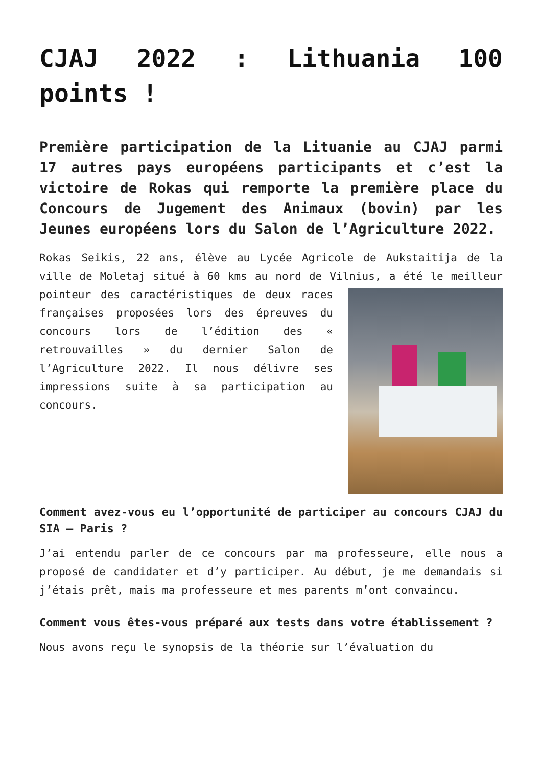CJAJ 2022 : Lithuania 100 points !
Première participation de la Lituanie au CJAJ parmi 17 autres pays européens participants et c’est la victoire de Rokas qui remporte la première place du Concours de Jugement des Animaux (bovin) par les Jeunes européens lors du Salon de l’Agriculture 2022.
Rokas Seikis, 22 ans, élève au Lycée Agricole de Aukstaitija de la ville de Moletaj situé à 60 kms au nord de Vilnius, a été le meilleur pointeur des caractéristiques de deux races françaises proposées lors des épreuves du concours lors de l’édition des « retrouvailles » du dernier Salon de l’Agriculture 2022. Il nous délivre ses impressions suite à sa participation au concours.
Comment avez-vous eu l’opportunité de participer au concours CJAJ du SIA – Paris ?
J’ai entendu parler de ce concours par ma professeure, elle nous a proposé de candidater et d’y participer. Au début, je me demandais si j’étais prêt, mais ma professeure et mes parents m’ont convaincu.
Comment vous êtes-vous préparé aux tests dans votre établissement ?
Nous avons reçu le synopsis de la théorie sur l’évaluation du